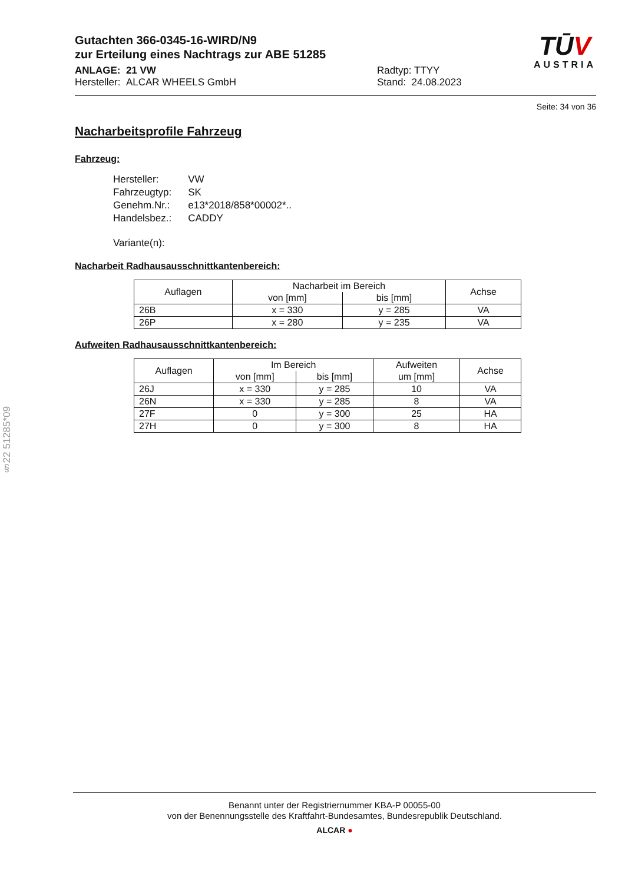Gutachten 366-0345-16-WIRD/N9
zur Erteilung eines Nachtrags zur ABE 51285
ANLAGE: 21 VW
Hersteller: ALCAR WHEELS GmbH
Radtyp: TTYY
Stand: 24.08.2023
TŪV
AUSTRIA
Seite: 34 von 36
Nacharbeitsprofile Fahrzeug
Fahrzeug:
| Hersteller: | VW |
| Fahrzeugtyp: | SK |
| Genehm.Nr.: | e13*2018/858*00002*.. |
| Handelsbez.: | CADDY |
| Variante(n): | |
Nacharbeit Radhausausschnittkantenbereich:
| Auflagen | Nacharbeit im Bereich | | Achse |
| --- | --- | --- | --- |
| | von [mm] | bis [mm] | |
| 26B | x = 330 | y = 285 | VA |
| 26P | x = 280 | y = 235 | VA |
Aufweiten Radhausausschnittkantenbereich:
| Auflagen | Im Bereich | | Aufweiten | Achse |
| --- | --- | --- | --- | --- |
| | von [mm] | bis [mm] | um [mm] | |
| 26J | x = 330 | y = 285 | 10 | VA |
| 26N | x = 330 | y = 285 | 8 | VA |
| 27F | 0 | y = 300 | 25 | HA |
| 27H | 0 | y = 300 | 8 | HA |
§22 51285*09
Benannt unter der Registriernummer KBA-P 00055-00
von der Benennungsstelle des Kraftfahrt-Bundesamtes, Bundesrepublik Deutschland.
ALCAR ●